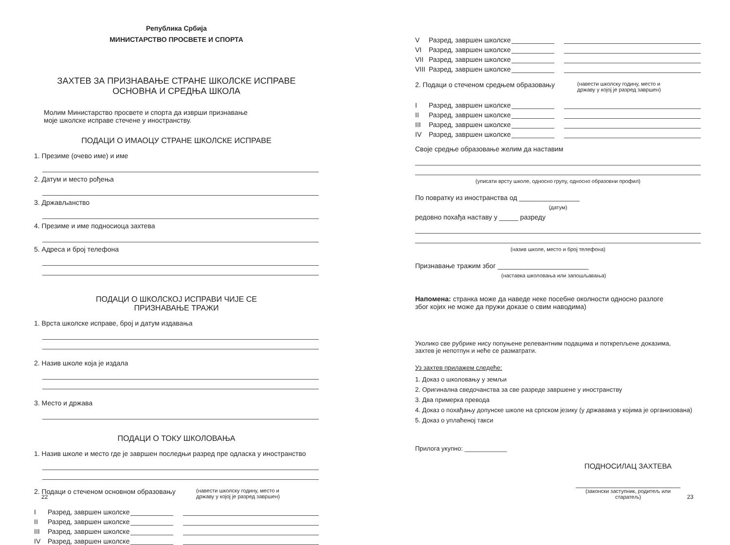Република Србија
МИНИСТАРСТВО ПРОСВЕТЕ И СПОРТА
ЗАХТЕВ ЗА ПРИЗНАВАЊЕ СТРАНЕ ШКОЛСКЕ ИСПРАВЕ
ОСНОВНА И СРЕДЊА ШКОЛА
Молим Министарство просвете и спорта да изврши признавање
моје школске исправе стечене у иностранству.
ПОДАЦИ О ИМАОЦУ СТРАНЕ ШКОЛСКЕ ИСПРАВЕ
1. Презиме (очево име) и име
2. Датум и место рођења
3. Држављанство
4. Презиме и име подносиоца захтева
5. Адреса и број телефона
ПОДАЦИ О ШКОЛСКОЈ ИСПРАВИ ЧИЈЕ СЕ
ПРИЗНАВАЊЕ ТРАЖИ
1. Врста школске исправе, број и датум издавања
2. Назив школе која је издала
3. Место и држава
ПОДАЦИ О ТОКУ ШКОЛОВАЊА
1. Назив школе и место где је завршен последњи разред пре одласка у иностранство
2. Подаци о стеченом основном образовању (навести школску годину, место и
државу у којој је разред завршен)
I Разред, завршен школске
II Разред, завршен школске
III Разред, завршен школске
IV Разред, завршен школске
22
V Разред, завршен школске
VI Разред, завршен школске
VII Разред, завршен школске
VIII Разред, завршен школске
2. Подаци о стеченом средњем образовању (навести школску годину, место и
државу у којој је разред завршен)
I Разред, завршен школске
II Разред, завршен школске
III Разред, завршен школске
IV Разред, завршен школске
Своје средње образовање желим да наставим
(уписати врсту школе, односно групу, односно образовни профил)
По повратку из иностранства од ________________
(датум)
редовно похађа наставу у _____ разреду
(назив школе, место и број телефона)
Признавање тражим због ________________________
(наставка школовања или запошљавања)
Напомена: странка може да наведе неке посебне околности односно разлоге
због којих не може да пружи доказе о свим наводима)
Уколико све рубрике нису попуњене релевантним подацима и поткрепљене доказима,
захтев је непотпун и неће се разматрати.
Уз захтев прилажем следеће:
1. Доказ о школовању у земљи
2. Оригинална сведочанства за све разреде завршене у иностранству
3. Два примерка превода
4. Доказ о похађању допунске школе на српском језику (у државама у којима је организована)
5. Доказ о уплаћеној такси
Прилога укупно: ____________
ПОДНОСИЛАЦ ЗАХТЕВА
(законски заступник, родитељ или старатељ)
23